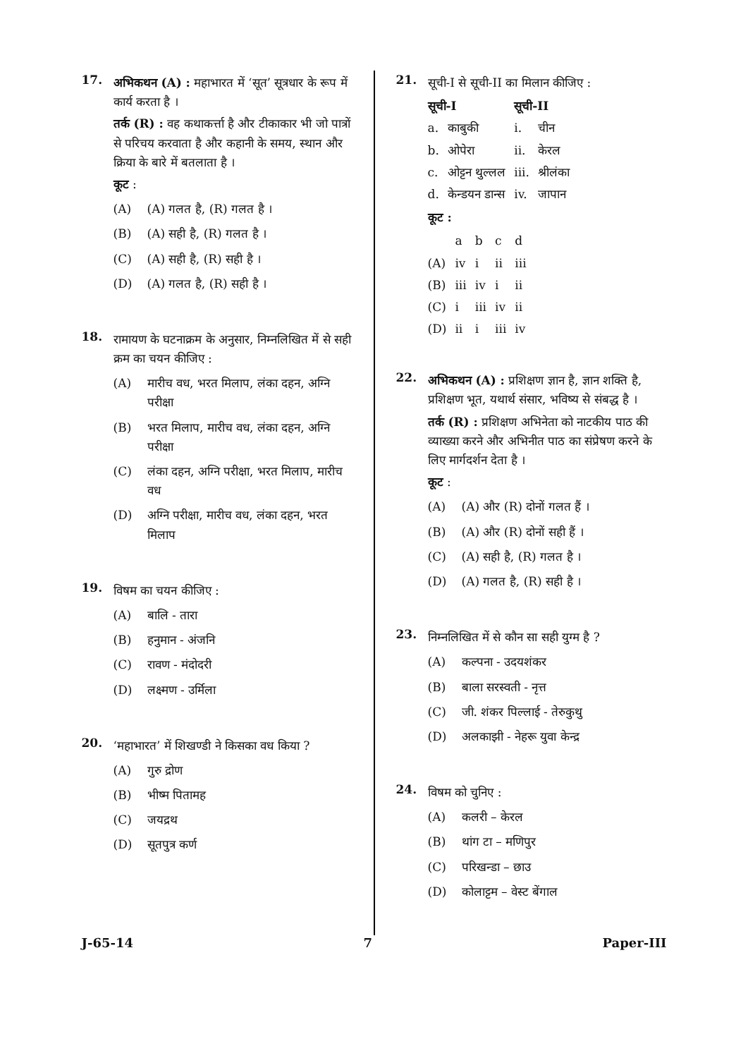17.
अभिकथन (A) : महाभारत में ‘सूत’ सूत्रधार के रूप में कार्य करता है ।
तर्क (R) : वह कथाकर्त्ता है और टीकाकार भी जो पात्रों से परिचय करवाता है और कहानी के समय, स्थान और क्रिया के बारे में बतलाता है ।
कूट :
(A) (A) गलत है, (R) गलत है ।
(B) (A) सही है, (R) गलत है ।
(C) (A) सही है, (R) सही है ।
(D) (A) गलत है, (R) सही है ।
18.
रामायण के घटनाक्रम के अनुसार, निम्नलिखित में से सही क्रम का चयन कीजिए :
(A) मारीच वध, भरत मिलाप, लंका दहन, अग्नि परीक्षा
(B) भरत मिलाप, मारीच वध, लंका दहन, अग्नि परीक्षा
(C) लंका दहन, अग्नि परीक्षा, भरत मिलाप, मारीच वध
(D) अग्नि परीक्षा, मारीच वध, लंका दहन, भरत मिलाप
19.
विषम का चयन कीजिए :
(A) बालि - तारा
(B) हनुमान - अंजनि
(C) रावण - मंदोदरी
(D) लक्ष्मण - उर्मिला
20.
‘महाभारत’ में शिखण्डी ने किसका वध किया ?
(A) गुरु द्रोण
(B) भीष्म पितामह
(C) जयद्रथ
(D) सूतपुत्र कर्ण
21.
सूची-I से सूची-II का मिलान कीजिए :
| सूची-I | | सूची-II | |
| --- | --- | --- | --- |
| a. | काबुकी | i. | चीन |
| b. | ओपेरा | ii. | केरल |
| c. | ओट्टन थुल्लल | iii. | श्रीलंका |
| d. | केन्डयन डान्स | iv. | जापान |
कूट :
| | a | b | c | d |
| (A) | iv | i | ii | iii |
| (B) | iii | iv | i | ii |
| (C) | i | iii | iv | ii |
| (D) | ii | i | iii | iv |
22.
अभिकथन (A) : प्रशिक्षण ज्ञान है, ज्ञान शक्ति है, प्रशिक्षण भूत, यथार्थ संसार, भविष्य से संबद्ध है ।
तर्क (R) : प्रशिक्षण अभिनेता को नाटकीय पाठ की व्याख्या करने और अभिनीत पाठ का संप्रेषण करने के लिए मार्गदर्शन देता है ।
कूट :
(A) (A) और (R) दोनों गलत हैं ।
(B) (A) और (R) दोनों सही हैं ।
(C) (A) सही है, (R) गलत है ।
(D) (A) गलत है, (R) सही है ।
23.
निम्नलिखित में से कौन सा सही युग्म है ?
(A) कल्पना - उदयशंकर
(B) बाला सरस्वती - नृत्त
(C) जी. शंकर पिल्लाई - तेरुकुथु
(D) अलकाझी - नेहरू युवा केन्द्र
24.
विषम को चुनिए :
(A) कलरी – केरल
(B) थांग टा – मणिपुर
(C) परिखन्डा – छाउ
(D) कोलाट्टम – वेस्ट बेंगाल
J-65-14 7 Paper-III